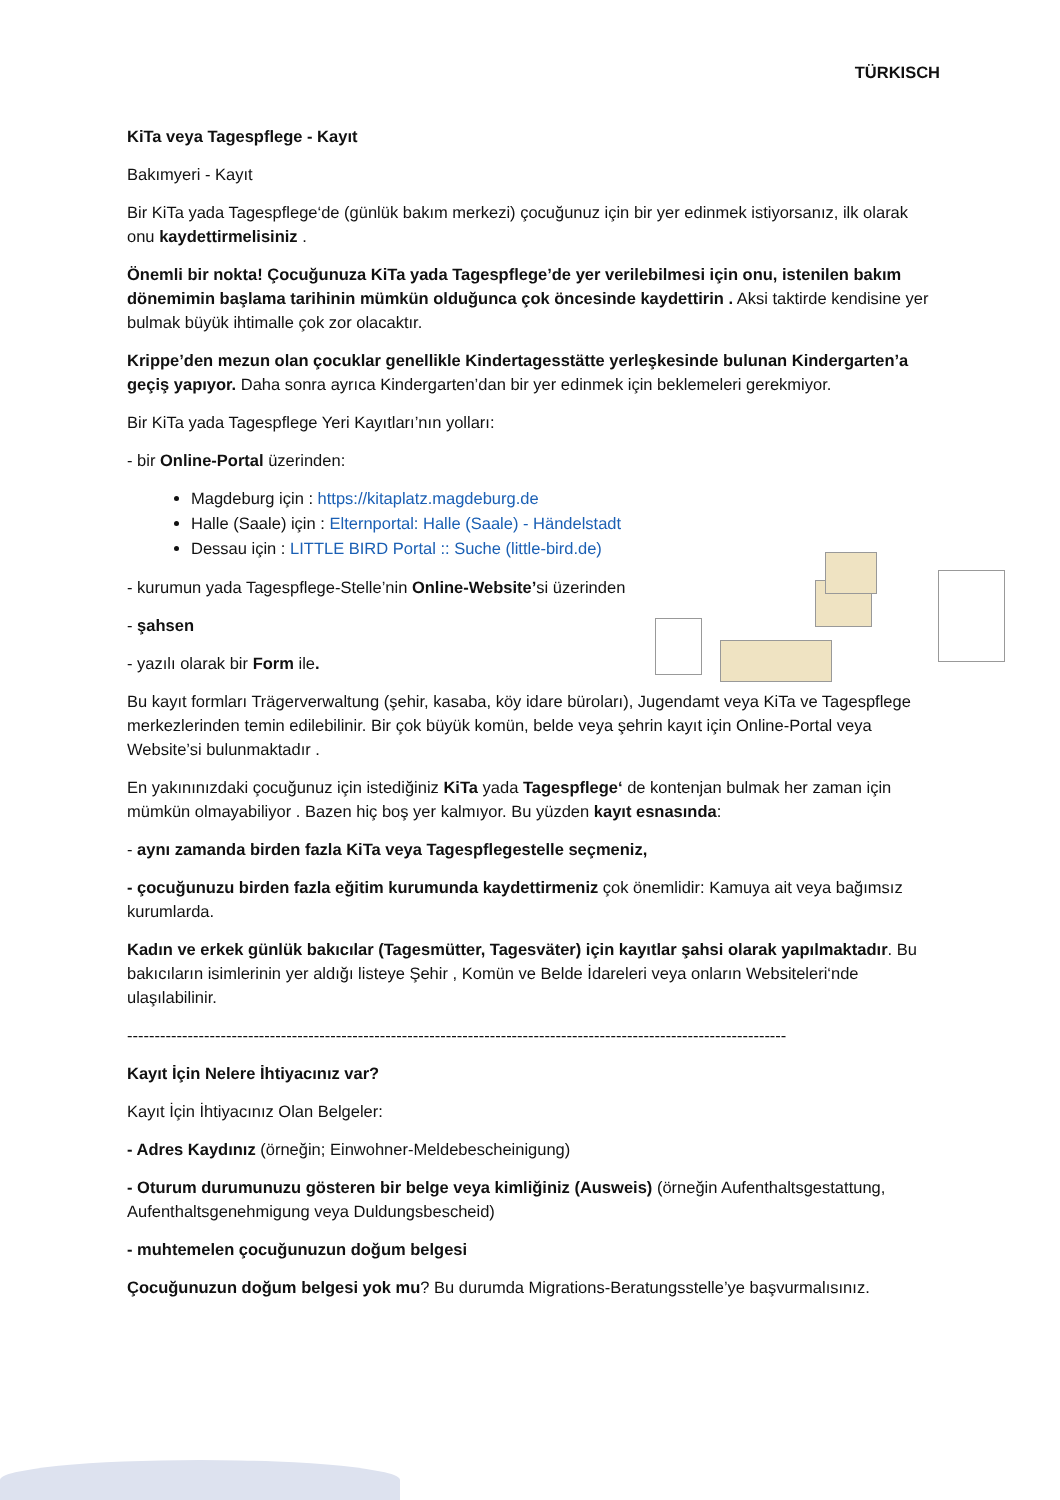TÜRKISCH
KiTa veya Tagespflege - Kayıt
Bakımyeri - Kayıt
Bir KiTa yada Tagespflege‘de (günlük bakım merkezi) çocuğunuz için bir yer edinmek istiyorsanız, ilk olarak onu kaydettirmelisiniz .
Önemli bir nokta! Çocuğunuza KiTa yada Tagespflege’de yer verilebilmesi için onu, istenilen bakım dönemimin başlama tarihinin mümkün olduğunca çok öncesinde kaydettirin . Aksi taktirde kendisine yer bulmak büyük ihtimalle çok zor olacaktır.
Krippe’den mezun olan çocuklar genellikle Kindertagesstätte yerleşkesinde bulunan Kindergarten’a geçiş yapıyor. Daha sonra ayrıca Kindergarten’dan bir yer edinmek için beklemeleri gerekmiyor.
Bir KiTa yada Tagespflege Yeri Kayıtları’nın yolları:
- bir Online-Portal üzerinden:
Magdeburg için : https://kitaplatz.magdeburg.de
Halle (Saale) için : Elternportal: Halle (Saale) - Händelstadt
Dessau için : LITTLE BIRD Portal :: Suche (little-bird.de)
- kurumun yada Tagespflege-Stelle’nin Online-Website’si üzerinden
- şahsen
- yazılı olarak bir Form ile.
Bu kayıt formları Trägerverwaltung (şehir, kasaba, köy idare büroları), Jugendamt veya KiTa ve Tagespflege merkezlerinden temin edilebilinir. Bir çok büyük komün, belde veya şehrin kayıt için Online-Portal veya Website’si bulunmaktadır .
En yakınınızdaki çocuğunuz için istediğiniz KiTa yada Tagespflege‘ de kontenjan bulmak her zaman için mümkün olmayabiliyor . Bazen hiç boş yer kalmıyor. Bu yüzden kayıt esnasında:
- aynı zamanda birden fazla KiTa veya Tagespflegestelle seçmeniz,
- çocuğunuzu birden fazla eğitim kurumunda kaydettirmeniz çok önemlidir: Kamuya ait veya bağımsız kurumlarda.
Kadın ve erkek günlük bakıcılar (Tagesmütter, Tagesväter) için kayıtlar şahsi olarak yapılmaktadır. Bu bakıcıların isimlerinin yer aldığı listeye Şehir , Komün ve Belde İdareleri veya onların Websiteleri‘nde ulaşılabilinir.
------------------------------------------------------------------------------------------------------------------------
Kayıt İçin Nelere İhtiyacınız var?
Kayıt İçin İhtiyacınız Olan Belgeler:
- Adres Kaydınız (örneğin; Einwohner-Meldebescheinigung)
- Oturum durumunuzu gösteren bir belge veya kimliğiniz (Ausweis) (örneğin Aufenthaltsgestattung, Aufenthaltsgenehmigung veya Duldungsbescheid)
- muhtemelen çocuğunuzun doğum belgesi
Çocuğunuzun doğum belgesi yok mu? Bu durumda Migrations-Beratungsstelle’ye başvurmalısınız.